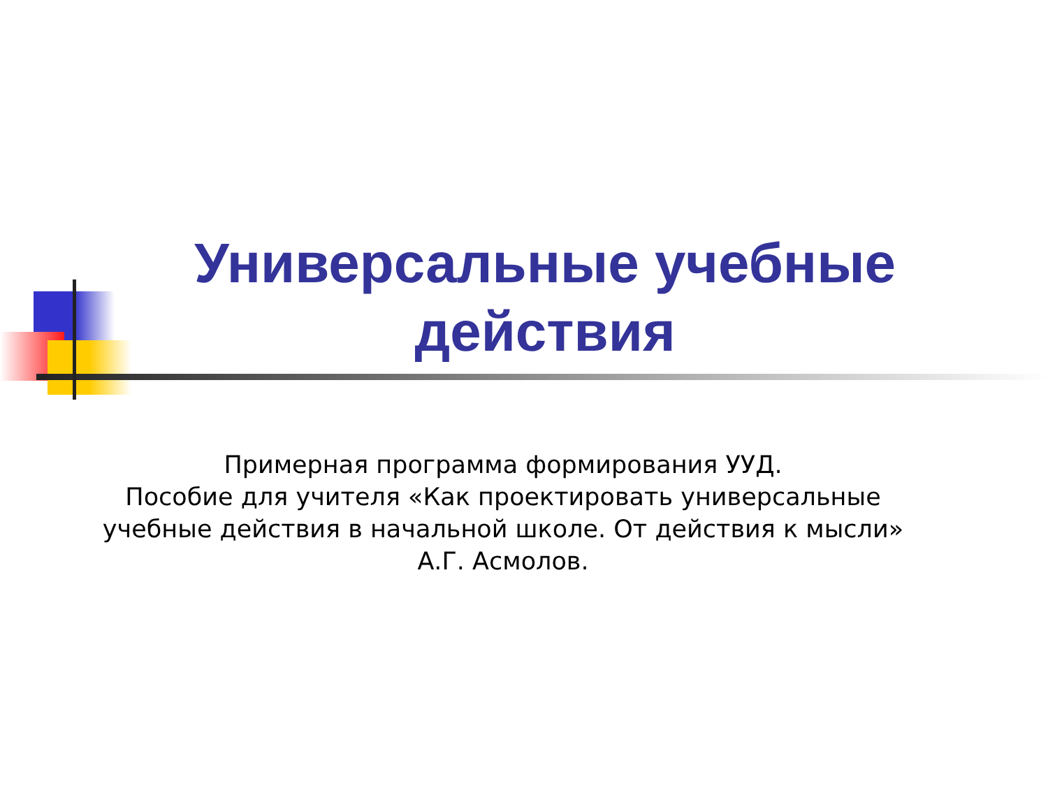Универсальные учебные действия
Примерная программа формирования УУД.
Пособие для учителя «Как проектировать универсальные учебные действия в начальной школе. От действия к мысли» А.Г. Асмолов.